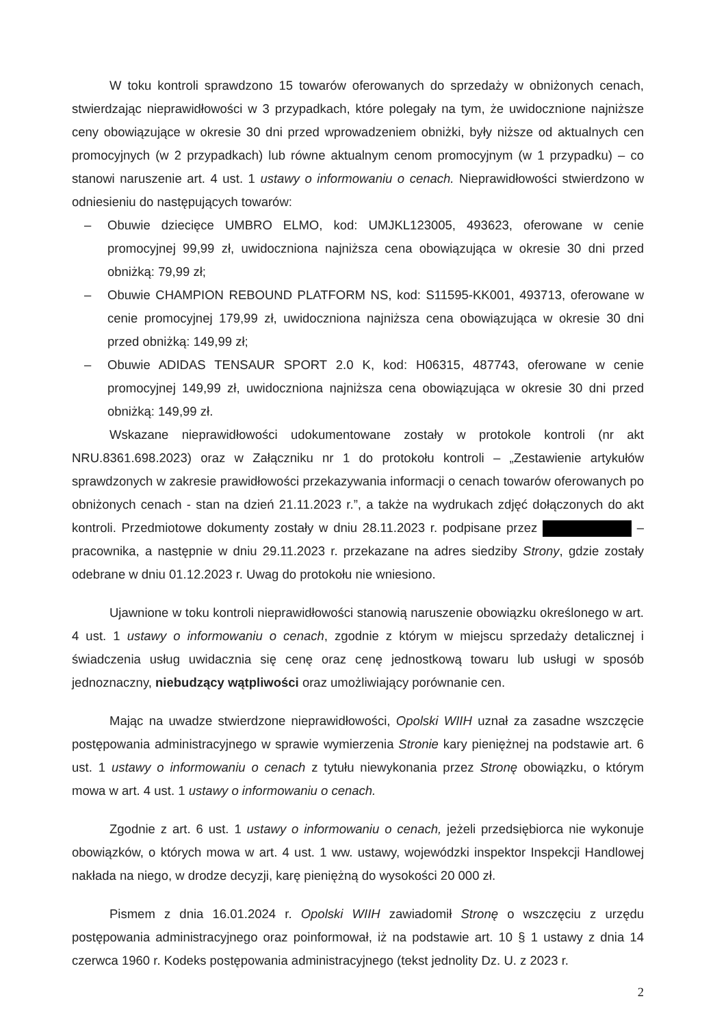W toku kontroli sprawdzono 15 towarów oferowanych do sprzedaży w obniżonych cenach, stwierdzając nieprawidłowości w 3 przypadkach, które polegały na tym, że uwidocznione najniższe ceny obowiązujące w okresie 30 dni przed wprowadzeniem obniżki, były niższe od aktualnych cen promocyjnych (w 2 przypadkach) lub równe aktualnym cenom promocyjnym (w 1 przypadku) – co stanowi naruszenie art. 4 ust. 1 ustawy o informowaniu o cenach. Nieprawidłowości stwierdzono w odniesieniu do następujących towarów:
– Obuwie dziecięce UMBRO ELMO, kod: UMJKL123005, 493623, oferowane w cenie promocyjnej 99,99 zł, uwidoczniona najniższa cena obowiązująca w okresie 30 dni przed obniżką: 79,99 zł;
– Obuwie CHAMPION REBOUND PLATFORM NS, kod: S11595-KK001, 493713, oferowane w cenie promocyjnej 179,99 zł, uwidoczniona najniższa cena obowiązująca w okresie 30 dni przed obniżką: 149,99 zł;
– Obuwie ADIDAS TENSAUR SPORT 2.0 K, kod: H06315, 487743, oferowane w cenie promocyjnej 149,99 zł, uwidoczniona najniższa cena obowiązująca w okresie 30 dni przed obniżką: 149,99 zł.
Wskazane nieprawidłowości udokumentowane zostały w protokole kontroli (nr akt NRU.8361.698.2023) oraz w Załączniku nr 1 do protokołu kontroli – „Zestawienie artykułów sprawdzonych w zakresie prawidłowości przekazywania informacji o cenach towarów oferowanych po obniżonych cenach - stan na dzień 21.11.2023 r.”, a także na wydrukach zdjęć dołączonych do akt kontroli. Przedmiotowe dokumenty zostały w dniu 28.11.2023 r. podpisane przez – pracownika, a następnie w dniu 29.11.2023 r. przekazane na adres siedziby Strony, gdzie zostały odebrane w dniu 01.12.2023 r. Uwag do protokołu nie wniesiono.
Ujawnione w toku kontroli nieprawidłowości stanowią naruszenie obowiązku określonego w art. 4 ust. 1 ustawy o informowaniu o cenach, zgodnie z którym w miejscu sprzedaży detalicznej i świadczenia usług uwidacznia się cenę oraz cenę jednostkową towaru lub usługi w sposób jednoznaczny, niebudzący wątpliwości oraz umożliwiający porównanie cen.
Mając na uwadze stwierdzone nieprawidłowości, Opolski WIIH uznał za zasadne wszczęcie postępowania administracyjnego w sprawie wymierzenia Stronie kary pieniężnej na podstawie art. 6 ust. 1 ustawy o informowaniu o cenach z tytułu niewykonania przez Stronę obowiązku, o którym mowa w art. 4 ust. 1 ustawy o informowaniu o cenach.
Zgodnie z art. 6 ust. 1 ustawy o informowaniu o cenach, jeżeli przedsiębiorca nie wykonuje obowiązków, o których mowa w art. 4 ust. 1 ww. ustawy, wojewódzki inspektor Inspekcji Handlowej nakłada na niego, w drodze decyzji, karę pieniężną do wysokości 20 000 zł.
Pismem z dnia 16.01.2024 r. Opolski WIIH zawiadomił Stronę o wszczęciu z urzędu postępowania administracyjnego oraz poinformował, iż na podstawie art. 10 § 1 ustawy z dnia 14 czerwca 1960 r. Kodeks postępowania administracyjnego (tekst jednolity Dz. U. z 2023 r.
2